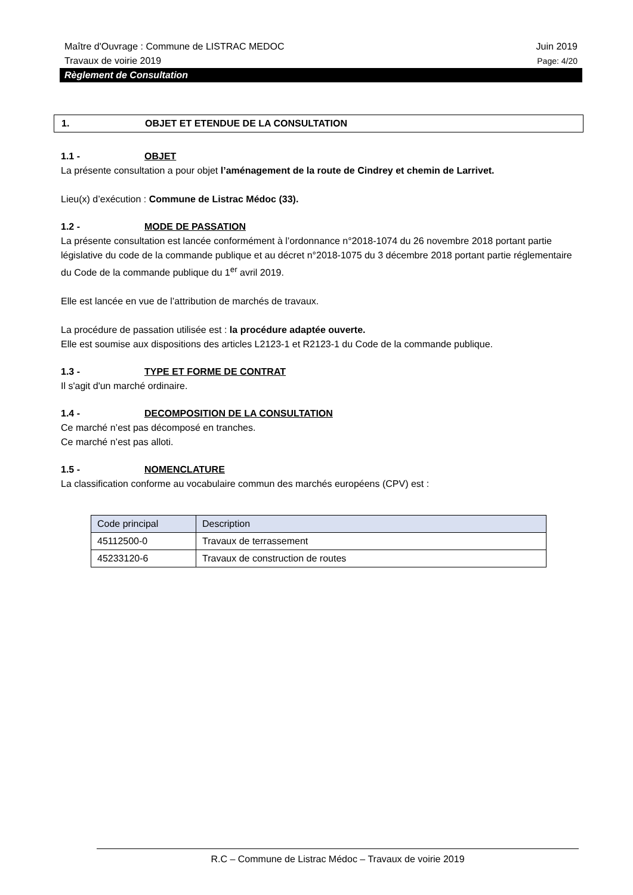Maître d'Ouvrage : Commune de LISTRAC MEDOC Juin 2019
Travaux de voirie 2019 Page: 4/20
Règlement de Consultation
1. OBJET ET ETENDUE DE LA CONSULTATION
1.1 - OBJET
La présente consultation a pour objet l’aménagement de la route de Cindrey et chemin de Larrivet.
Lieu(x) d’exécution : Commune de Listrac Médoc (33).
1.2 - MODE DE PASSATION
La présente consultation est lancée conformément à l’ordonnance n°2018-1074 du 26 novembre 2018 portant partie législative du code de la commande publique et au décret n°2018-1075 du 3 décembre 2018 portant partie réglementaire du Code de la commande publique du 1<sup>er</sup> avril 2019.
Elle est lancée en vue de l’attribution de marchés de travaux.
La procédure de passation utilisée est : la procédure adaptée ouverte.
Elle est soumise aux dispositions des articles L2123-1 et R2123-1 du Code de la commande publique.
1.3 - TYPE ET FORME DE CONTRAT
Il s'agit d'un marché ordinaire.
1.4 - DECOMPOSITION DE LA CONSULTATION
Ce marché n’est pas décomposé en tranches.
Ce marché n’est pas alloti.
1.5 - NOMENCLATURE
La classification conforme au vocabulaire commun des marchés européens (CPV) est :
| Code principal | Description |
| --- | --- |
| 45112500-0 | Travaux de terrassement |
| 45233120-6 | Travaux de construction de routes |
R.C – Commune de Listrac Médoc – Travaux de voirie 2019